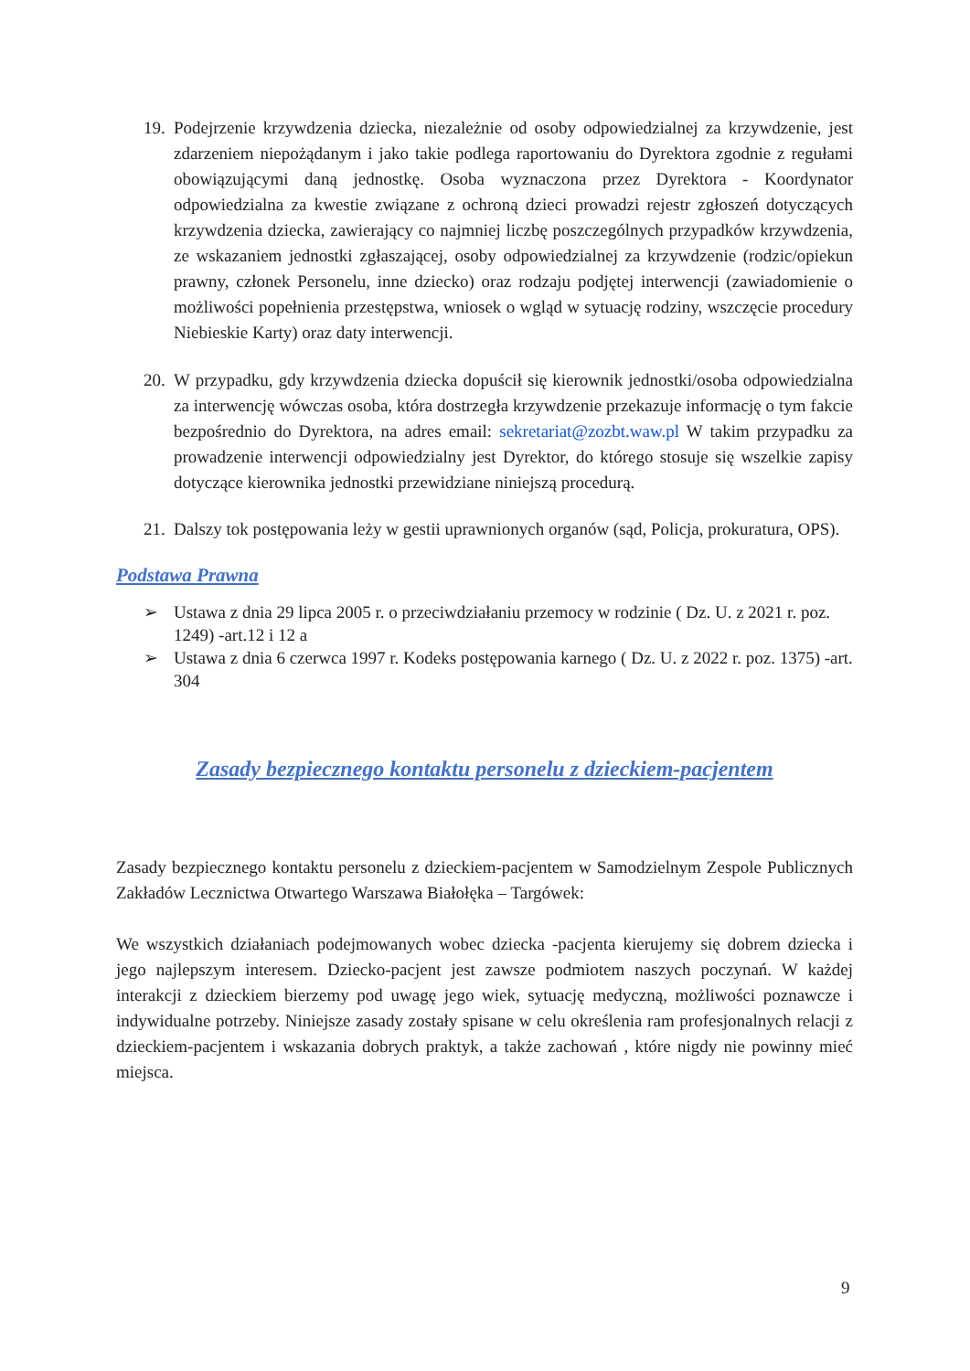19. Podejrzenie krzywdzenia dziecka, niezależnie od osoby odpowiedzialnej za krzywdzenie, jest zdarzeniem niepożądanym i jako takie podlega raportowaniu do Dyrektora zgodnie z regułami obowiązującymi daną jednostkę. Osoba wyznaczona przez Dyrektora - Koordynator odpowiedzialna za kwestie związane z ochroną dzieci prowadzi rejestr zgłoszeń dotyczących krzywdzenia dziecka, zawierający co najmniej liczbę poszczególnych przypadków krzywdzenia, ze wskazaniem jednostki zgłaszającej, osoby odpowiedzialnej za krzywdzenie (rodzic/opiekun prawny, członek Personelu, inne dziecko) oraz rodzaju podjętej interwencji (zawiadomienie o możliwości popełnienia przestępstwa, wniosek o wgląd w sytuację rodziny, wszczęcie procedury Niebieskie Karty) oraz daty interwencji.
20. W przypadku, gdy krzywdzenia dziecka dopuścił się kierownik jednostki/osoba odpowiedzialna za interwencję wówczas osoba, która dostrzegła krzywdzenie przekazuje informację o tym fakcie bezpośrednio do Dyrektora, na adres email: sekretariat@zozbt.waw.pl W takim przypadku za prowadzenie interwencji odpowiedzialny jest Dyrektor, do którego stosuje się wszelkie zapisy dotyczące kierownika jednostki przewidziane niniejszą procedurą.
21. Dalszy tok postępowania leży w gestii uprawnionych organów (sąd, Policja, prokuratura, OPS).
Podstawa Prawna
➢ Ustawa z dnia 29 lipca 2005 r. o przeciwdziałaniu przemocy w rodzinie ( Dz. U. z 2021 r. poz. 1249) -art.12 i 12 a
➢ Ustawa z dnia 6 czerwca 1997 r. Kodeks postępowania karnego ( Dz. U. z 2022 r. poz. 1375) -art. 304
Zasady bezpiecznego kontaktu personelu z dzieckiem-pacjentem
Zasady bezpiecznego kontaktu personelu z dzieckiem-pacjentem w Samodzielnym Zespole Publicznych Zakładów Lecznictwa Otwartego Warszawa Białołęka – Targówek:
We wszystkich działaniach podejmowanych wobec dziecka -pacjenta kierujemy się dobrem dziecka i jego najlepszym interesem. Dziecko-pacjent jest zawsze podmiotem naszych poczynań. W każdej interakcji z dzieckiem bierzemy pod uwagę jego wiek, sytuację medyczną, możliwości poznawcze i indywidualne potrzeby. Niniejsze zasady zostały spisane w celu określenia ram profesjonalnych relacji z dzieckiem-pacjentem i wskazania dobrych praktyk, a także zachowań , które nigdy nie powinny mieć miejsca.
9